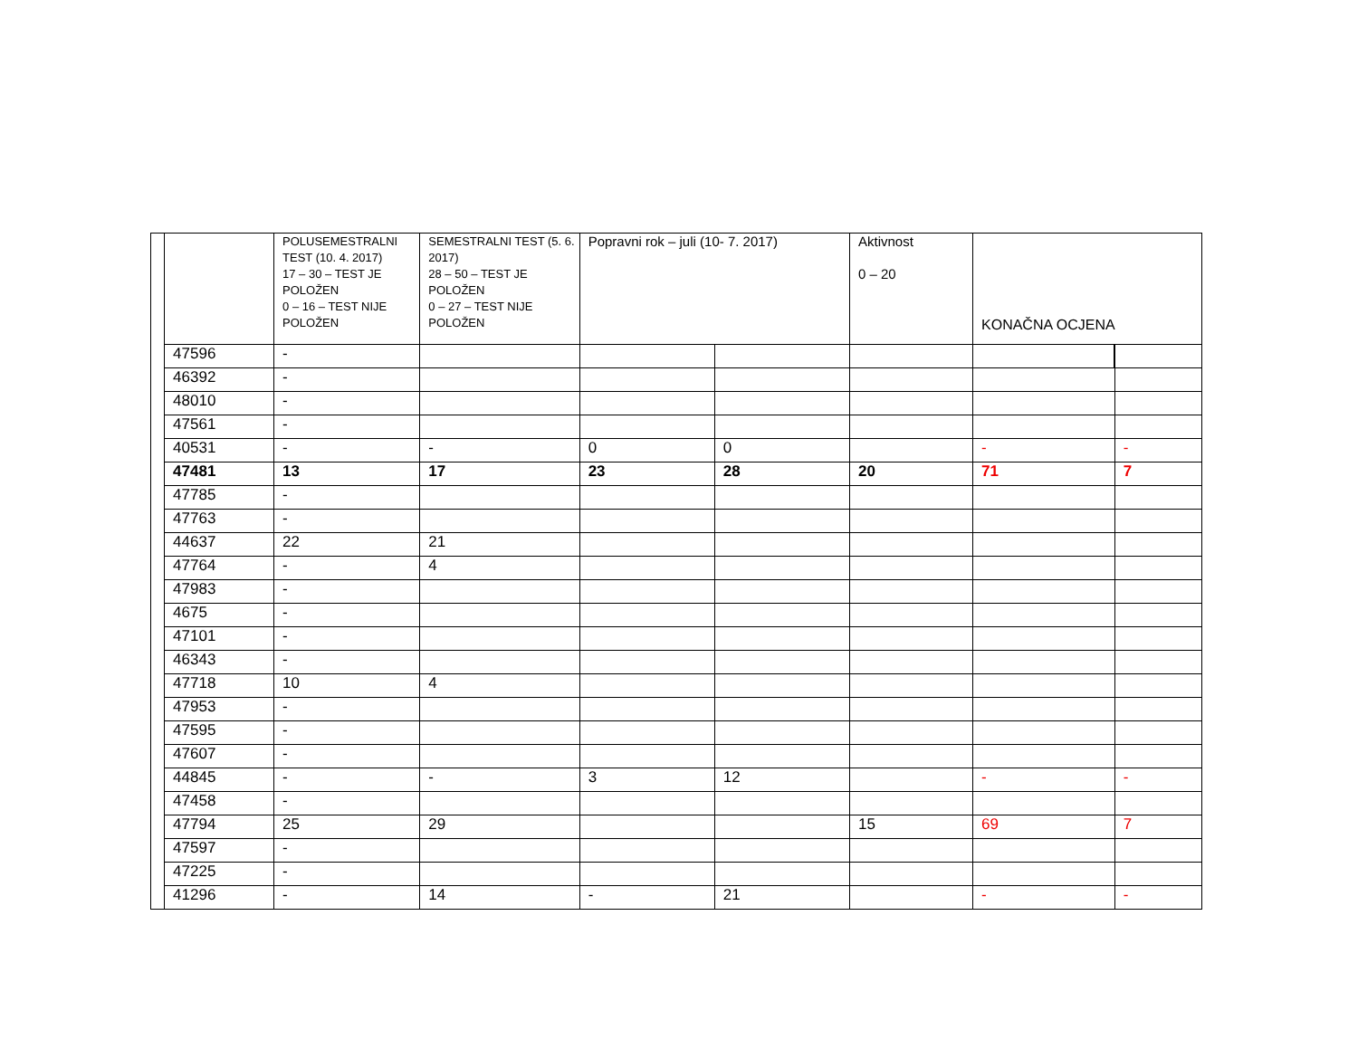| | | POLUSEMESTRALNI TEST (10. 4. 2017) 17 – 30 – TEST JE POLOŽEN 0 – 16 – TEST NIJE POLOŽEN | SEMESTRALNI TEST (5. 6. 2017) 28 – 50 – TEST JE POLOŽEN 0 – 27 – TEST NIJE POLOŽEN | Popravni rok – juli (10- 7. 2017) | | Aktivnost 0 – 20 | KONAČNA OCJENA | |
| | 47596 | - | | | | | | |
| | 46392 | - | | | | | | |
| | 48010 | - | | | | | | |
| | 47561 | - | | | | | | |
| | 40531 | - | - | 0 | 0 | | - | - |
| | 47481 | 13 | 17 | 23 | 28 | 20 | 71 | 7 |
| | 47785 | - | | | | | | |
| | 47763 | - | | | | | | |
| | 44637 | 22 | 21 | | | | | |
| | 47764 | - | 4 | | | | | |
| | 47983 | - | | | | | | |
| | 4675 | - | | | | | | |
| | 47101 | - | | | | | | |
| | 46343 | - | | | | | | |
| | 47718 | 10 | 4 | | | | | |
| | 47953 | - | | | | | | |
| | 47595 | - | | | | | | |
| | 47607 | - | | | | | | |
| | 44845 | - | - | 3 | 12 | | - | - |
| | 47458 | - | | | | | | |
| | 47794 | 25 | 29 | | | 15 | 69 | 7 |
| | 47597 | - | | | | | | |
| | 47225 | - | | | | | | |
| | 41296 | - | 14 | - | 21 | | - | - |